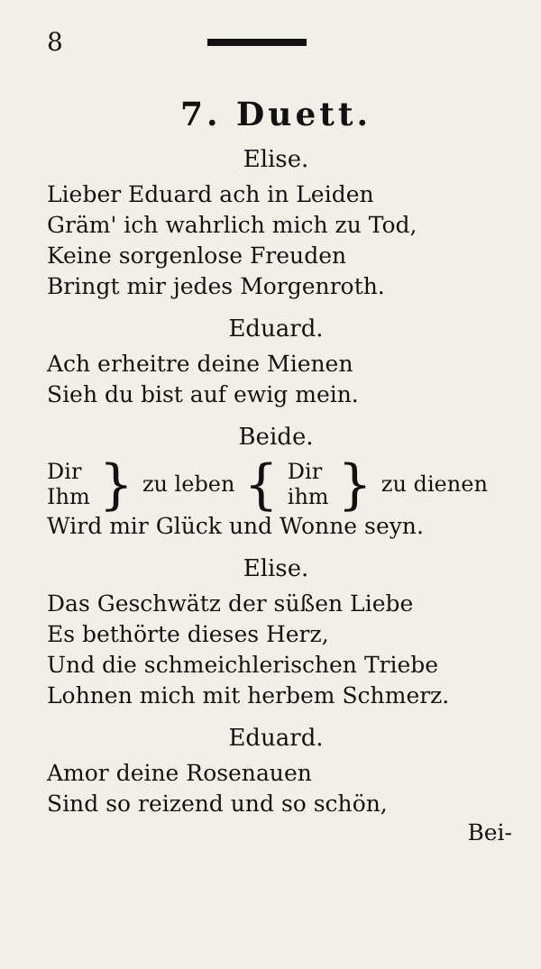8
7. Duett.
Elise.
Lieber Eduard ach in Leiden
Gräm' ich wahrlich mich zu Tod,
Keine sorgenlose Freuden
Bringt mir jedes Morgenroth.
Eduard.
Ach erheitre deine Mienen
Sieh du bist auf ewig mein.
Beide.
Dir
Ihm } zu leben { Dir
ihm } zu dienen
Wird mir Glück und Wonne seyn.
Elise.
Das Geschwätz der süßen Liebe
Es bethörte dieses Herz,
Und die schmeichlerischen Triebe
Lohnen mich mit herbem Schmerz.
Eduard.
Amor deine Rosenauen
Sind so reizend und so schön,
Bei-